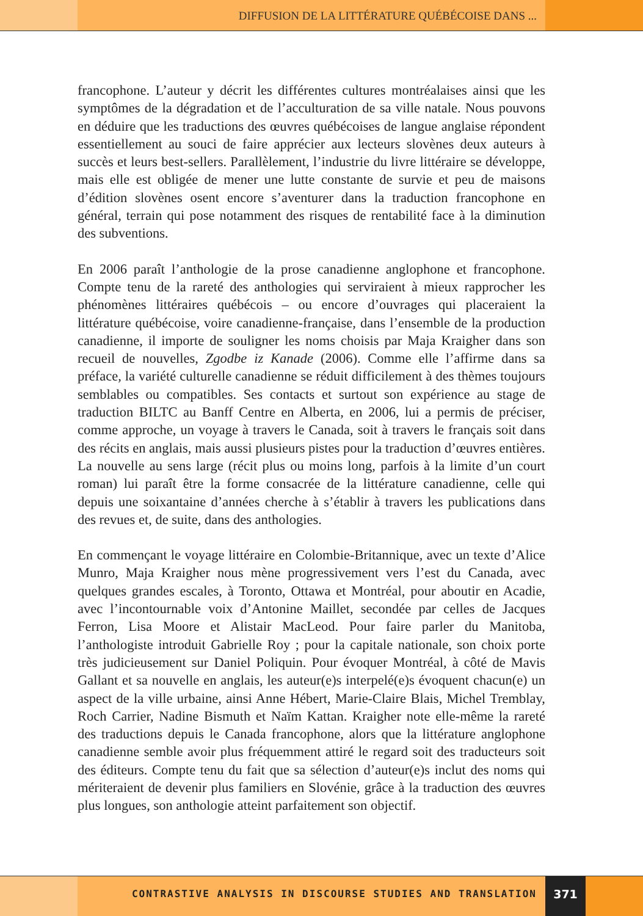DIFFUSION DE LA LITTÉRATURE QUÉBÉCOISE DANS ...
francophone. L’auteur y décrit les différentes cultures montréalaises ainsi que les symptômes de la dégradation et de l’acculturation de sa ville natale. Nous pouvons en déduire que les traductions des œuvres québécoises de langue anglaise répondent essentiellement au souci de faire apprécier aux lecteurs slovènes deux auteurs à succès et leurs best-sellers. Parallèlement, l’industrie du livre littéraire se développe, mais elle est obligée de mener une lutte constante de survie et peu de maisons d’édition slovènes osent encore s’aventurer dans la traduction francophone en général, terrain qui pose notamment des risques de rentabilité face à la diminution des subventions.
En 2006 paraît l’anthologie de la prose canadienne anglophone et francophone. Compte tenu de la rareté des anthologies qui serviraient à mieux rapprocher les phénomènes littéraires québécois – ou encore d’ouvrages qui placeraient la littérature québécoise, voire canadienne-française, dans l’ensemble de la production canadienne, il importe de souligner les noms choisis par Maja Kraigher dans son recueil de nouvelles, Zgodbe iz Kanade (2006). Comme elle l’affirme dans sa préface, la variété culturelle canadienne se réduit difficilement à des thèmes toujours semblables ou compatibles. Ses contacts et surtout son expérience au stage de traduction BILTC au Banff Centre en Alberta, en 2006, lui a permis de préciser, comme approche, un voyage à travers le Canada, soit à travers le français soit dans des récits en anglais, mais aussi plusieurs pistes pour la traduction d’œuvres entières. La nouvelle au sens large (récit plus ou moins long, parfois à la limite d’un court roman) lui paraît être la forme consacrée de la littérature canadienne, celle qui depuis une soixantaine d’années cherche à s’établir à travers les publications dans des revues et, de suite, dans des anthologies.
En commençant le voyage littéraire en Colombie-Britannique, avec un texte d’Alice Munro, Maja Kraigher nous mène progressivement vers l’est du Canada, avec quelques grandes escales, à Toronto, Ottawa et Montréal, pour aboutir en Acadie, avec l’incontournable voix d’Antonine Maillet, secondée par celles de Jacques Ferron, Lisa Moore et Alistair MacLeod. Pour faire parler du Manitoba, l’anthologiste introduit Gabrielle Roy ; pour la capitale nationale, son choix porte très judicieusement sur Daniel Poliquin. Pour évoquer Montréal, à côté de Mavis Gallant et sa nouvelle en anglais, les auteur(e)s interpelé(e)s évoquent chacun(e) un aspect de la ville urbaine, ainsi Anne Hébert, Marie-Claire Blais, Michel Tremblay, Roch Carrier, Nadine Bismuth et Naïm Kattan. Kraigher note elle-même la rareté des traductions depuis le Canada francophone, alors que la littérature anglophone canadienne semble avoir plus fréquemment attiré le regard soit des traducteurs soit des éditeurs. Compte tenu du fait que sa sélection d’auteur(e)s inclut des noms qui mériteraient de devenir plus familiers en Slovénie, grâce à la traduction des œuvres plus longues, son anthologie atteint parfaitement son objectif.
CONTRASTIVE ANALYSIS IN DISCOURSE STUDIES AND TRANSLATION
371